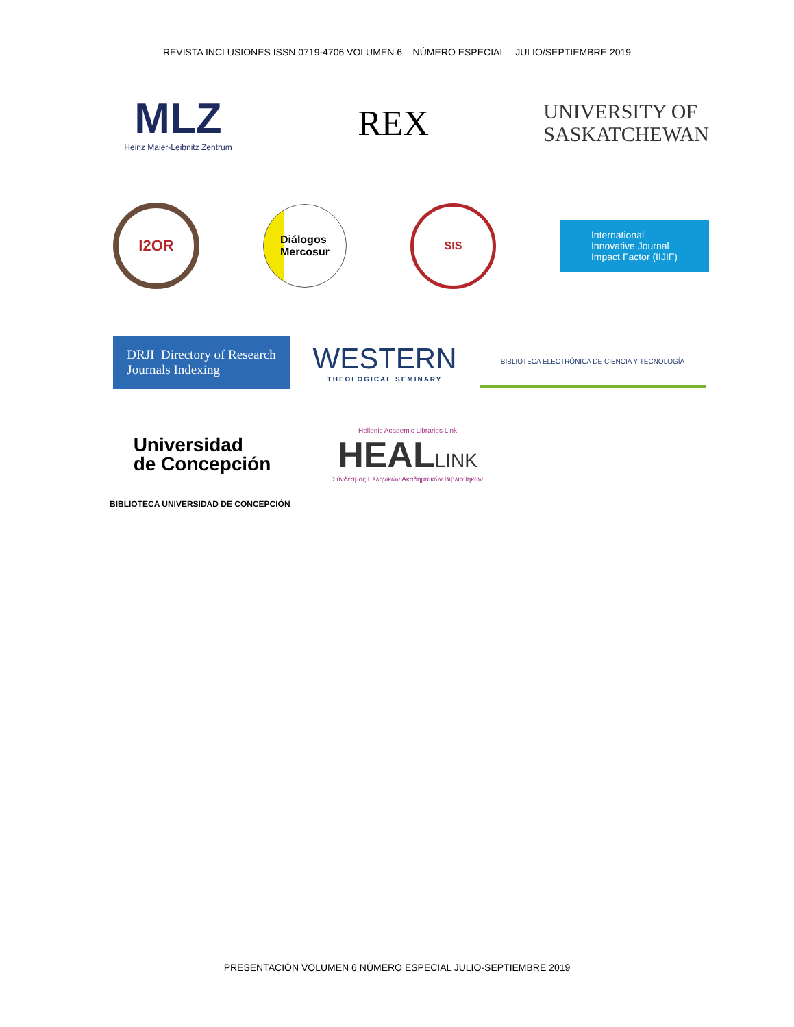REVISTA INCLUSIONES ISSN 0719-4706 VOLUMEN 6 – NÚMERO ESPECIAL – JULIO/SEPTIEMBRE 2019
MLZ
Heinz Maier-Leibnitz Zentrum
REX
UNIVERSITY OF
SASKATCHEWAN
I2OR
Diálogos
Mercosur
SIS
International
Innovative Journal
Impact Factor (IIJIF)
DRJI Directory of Research
Journals Indexing
WESTERN
THEOLOGICAL SEMINARY
BIBLIOTECA ELECTRÓNICA DE CIENCIA Y TECNOLOGÍA
Universidad
de Concepción
Hellenic Academic Libraries Link
HEALLINK
Σύνδεσμος Ελληνικών Ακαδημαϊκών Βιβλιοθηκών
BIBLIOTECA UNIVERSIDAD DE CONCEPCIÓN
PRESENTACIÓN VOLUMEN 6 NÚMERO ESPECIAL JULIO-SEPTIEMBRE 2019